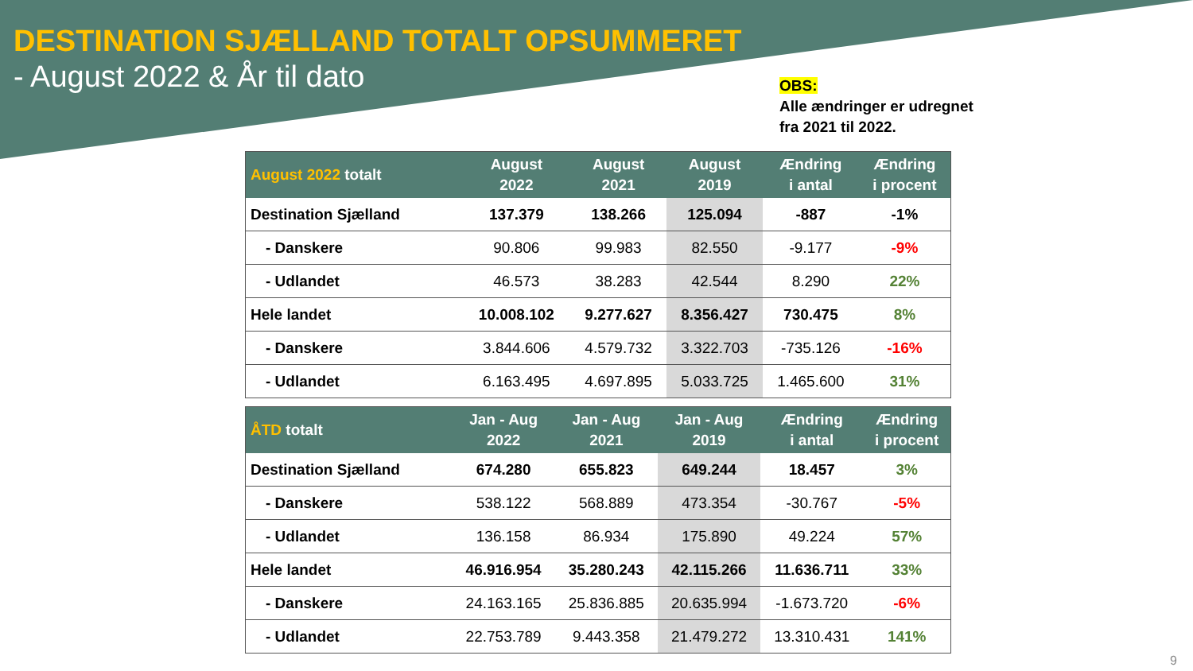DESTINATION SJÆLLAND TOTALT OPSUMMERET
- August 2022 & År til dato
OBS:
Alle ændringer er udregnet
fra 2021 til 2022.
| August 2022 totalt | August 2022 | August 2021 | August 2019 | Ændring i antal | Ændring i procent |
| --- | --- | --- | --- | --- | --- |
| Destination Sjælland | 137.379 | 138.266 | 125.094 | -887 | -1% |
| - Danskere | 90.806 | 99.983 | 82.550 | -9.177 | -9% |
| - Udlandet | 46.573 | 38.283 | 42.544 | 8.290 | 22% |
| Hele landet | 10.008.102 | 9.277.627 | 8.356.427 | 730.475 | 8% |
| - Danskere | 3.844.606 | 4.579.732 | 3.322.703 | -735.126 | -16% |
| - Udlandet | 6.163.495 | 4.697.895 | 5.033.725 | 1.465.600 | 31% |
| ÅTD totalt | Jan - Aug 2022 | Jan - Aug 2021 | Jan - Aug 2019 | Ændring i antal | Ændring i procent |
| --- | --- | --- | --- | --- | --- |
| Destination Sjælland | 674.280 | 655.823 | 649.244 | 18.457 | 3% |
| - Danskere | 538.122 | 568.889 | 473.354 | -30.767 | -5% |
| - Udlandet | 136.158 | 86.934 | 175.890 | 49.224 | 57% |
| Hele landet | 46.916.954 | 35.280.243 | 42.115.266 | 11.636.711 | 33% |
| - Danskere | 24.163.165 | 25.836.885 | 20.635.994 | -1.673.720 | -6% |
| - Udlandet | 22.753.789 | 9.443.358 | 21.479.272 | 13.310.431 | 141% |
9